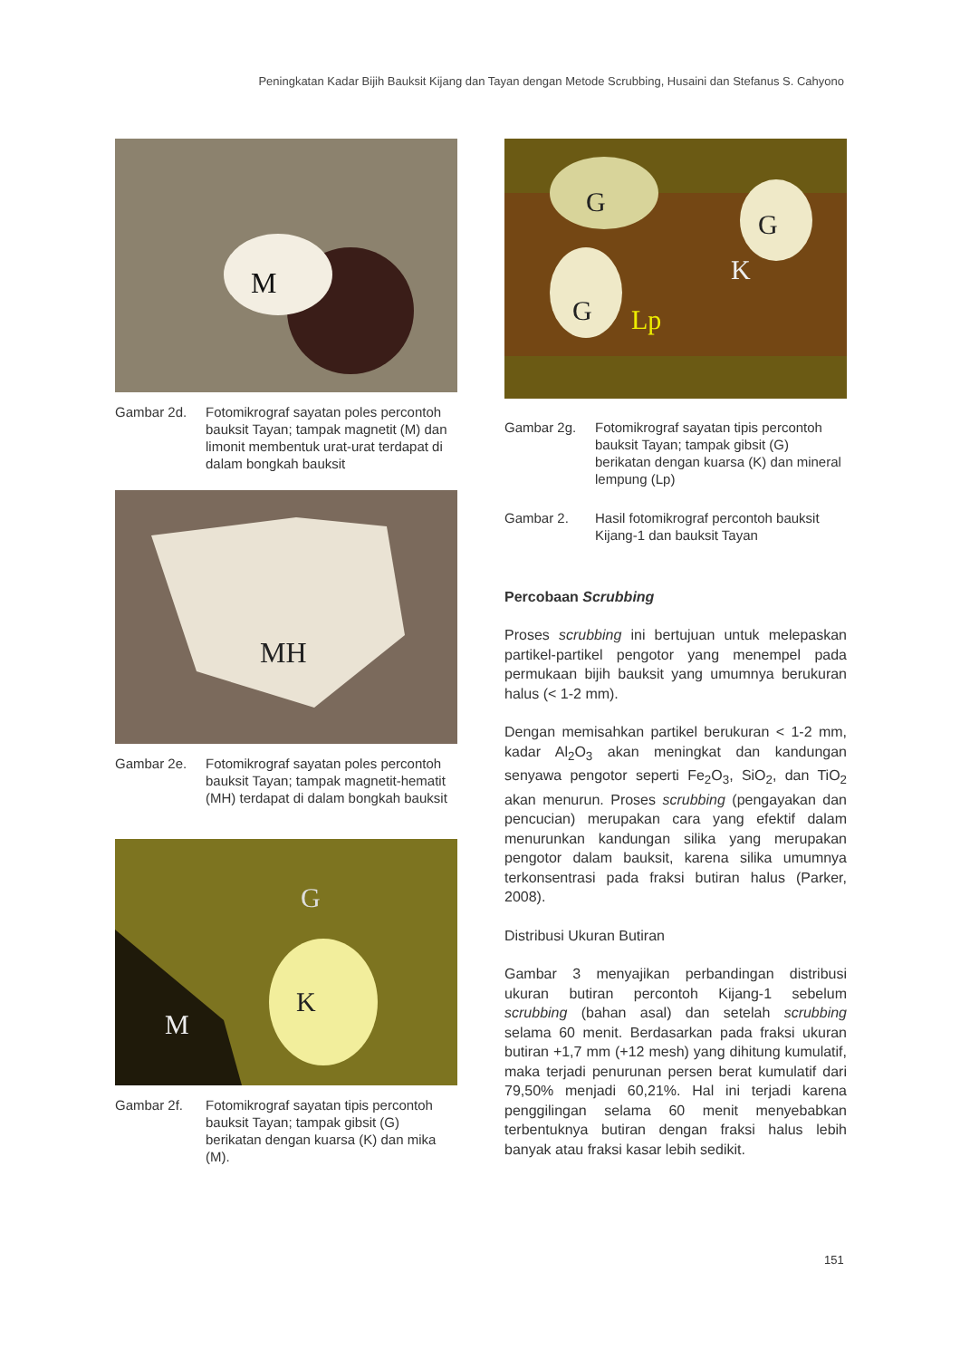Peningkatan Kadar Bijih Bauksit Kijang dan Tayan dengan Metode Scrubbing, Husaini dan Stefanus S. Cahyono
M
Gambar 2d. Fotomikrograf sayatan poles percontoh bauksit Tayan; tampak magnetit (M) dan limonit membentuk urat-urat terdapat di dalam bongkah bauksit
MH
Gambar 2e. Fotomikrograf sayatan poles percontoh bauksit Tayan; tampak magnetit-hematit (MH) terdapat di dalam bongkah bauksit
K
G
M
Gambar 2f. Fotomikrograf sayatan tipis percontoh bauksit Tayan; tampak gibsit (G) berikatan dengan kuarsa (K) dan mika (M).
G
G
K
G
Lp
Gambar 2g. Fotomikrograf sayatan tipis percontoh bauksit Tayan; tampak gibsit (G) berikatan dengan kuarsa (K) dan mineral lempung (Lp)
Gambar 2. Hasil fotomikrograf percontoh bauksit Kijang-1 dan bauksit Tayan
Percobaan Scrubbing
Proses scrubbing ini bertujuan untuk melepaskan partikel-partikel pengotor yang menempel pada permukaan bijih bauksit yang umumnya berukuran halus (< 1-2 mm).
Dengan memisahkan partikel berukuran < 1-2 mm, kadar Al<sub>2</sub>O<sub>3</sub> akan meningkat dan kandungan senyawa pengotor seperti Fe<sub>2</sub>O<sub>3</sub>, SiO<sub>2</sub>, dan TiO<sub>2</sub> akan menurun. Proses scrubbing (pengayakan dan pencucian) merupakan cara yang efektif dalam menurunkan kandungan silika yang merupakan pengotor dalam bauksit, karena silika umumnya terkonsentrasi pada fraksi butiran halus (Parker, 2008).
Distribusi Ukuran Butiran
Gambar 3 menyajikan perbandingan distribusi ukuran butiran percontoh Kijang-1 sebelum scrubbing (bahan asal) dan setelah scrubbing selama 60 menit. Berdasarkan pada fraksi ukuran butiran +1,7 mm (+12 mesh) yang dihitung kumulatif, maka terjadi penurunan persen berat kumulatif dari 79,50% menjadi 60,21%. Hal ini terjadi karena penggilingan selama 60 menit menyebabkan terbentuknya butiran dengan fraksi halus lebih banyak atau fraksi kasar lebih sedikit.
151